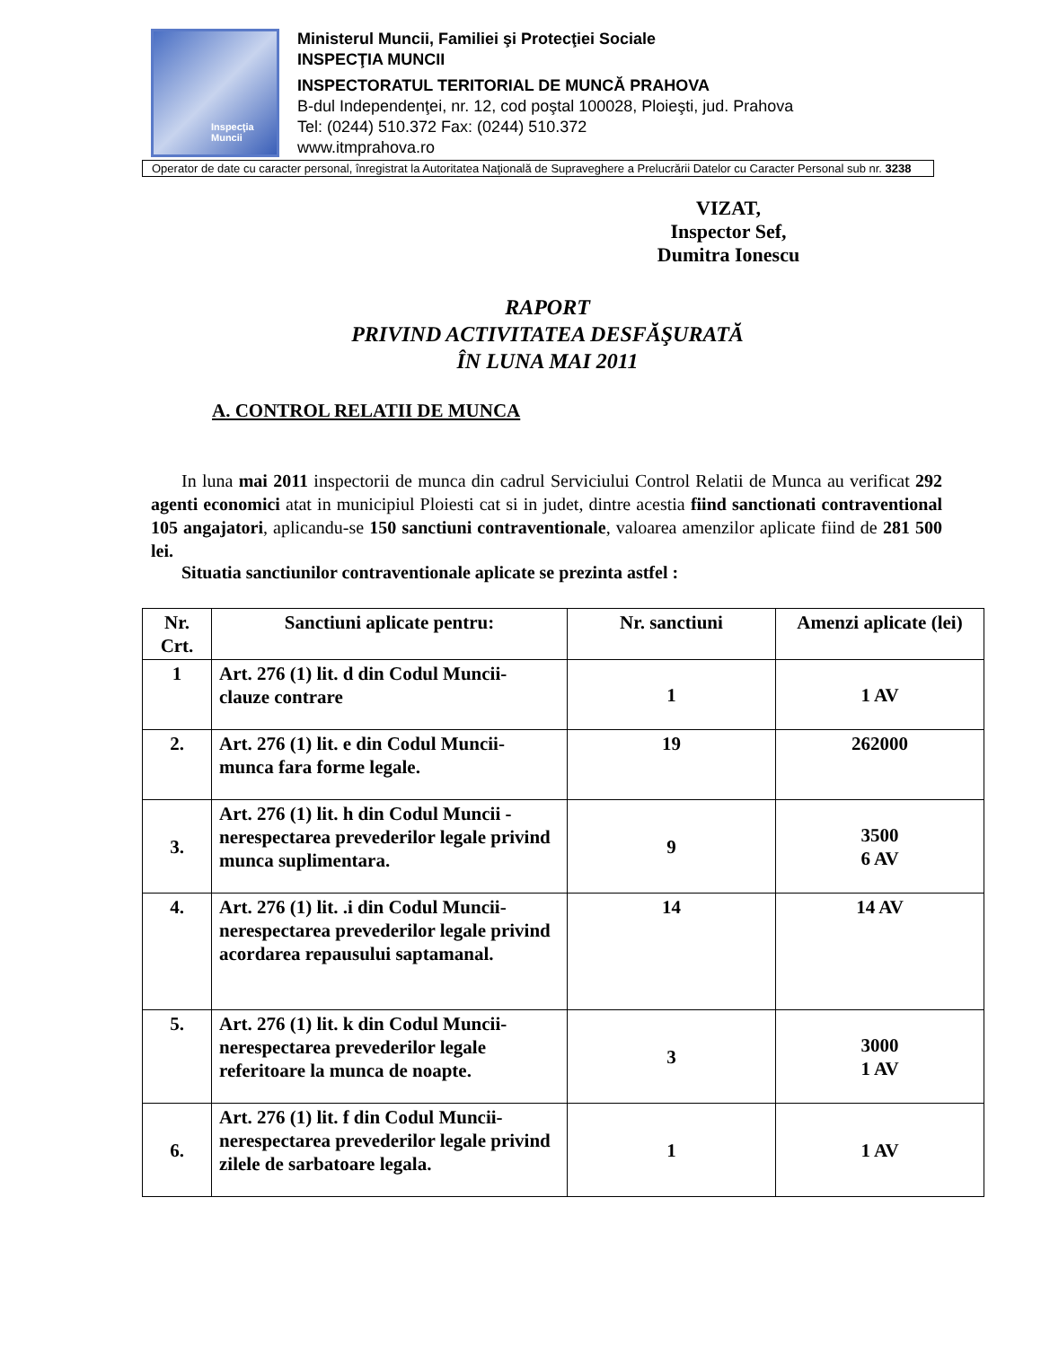Inspecţia
Muncii
Ministerul Muncii, Familiei şi Protecţiei Sociale
INSPECŢIA MUNCII
INSPECTORATUL TERITORIAL DE MUNCĂ PRAHOVA
B-dul Independenţei, nr. 12, cod poştal 100028, Ploieşti, jud. Prahova
Tel: (0244) 510.372 Fax: (0244) 510.372
www.itmprahova.ro
Operator de date cu caracter personal, înregistrat la Autoritatea Naţională de Supraveghere a Prelucrării Datelor cu Caracter Personal sub nr. 3238
VIZAT,
Inspector Sef,
Dumitra Ionescu
RAPORT
PRIVIND ACTIVITATEA DESFĂŞURATĂ
ÎN LUNA MAI 2011
A. CONTROL RELATII DE MUNCA
In luna mai 2011 inspectorii de munca din cadrul Serviciului Control Relatii de Munca au verificat 292 agenti economici atat in municipiul Ploiesti cat si in judet, dintre acestia fiind sanctionati contraventional 105 angajatori, aplicandu-se 150 sanctiuni contraventionale, valoarea amenzilor aplicate fiind de 281 500 lei.
Situatia sanctiunilor contraventionale aplicate se prezinta astfel :
| Nr. Crt. | Sanctiuni aplicate pentru: | Nr. sanctiuni | Amenzi aplicate (lei) |
| --- | --- | --- | --- |
| 1 | Art. 276 (1) lit. d din Codul Muncii- clauze contrare | 1 | 1 AV |
| 2. | Art. 276 (1) lit. e din Codul Muncii- munca fara forme legale. | 19 | 262000 |
| 3. | Art. 276 (1) lit. h din Codul Muncii - nerespectarea prevederilor legale privind munca suplimentara. | 9 | 3500 6 AV |
| 4. | Art. 276 (1) lit. .i din Codul Muncii- nerespectarea prevederilor legale privind acordarea repausului saptamanal. | 14 | 14 AV |
| 5. | Art. 276 (1) lit. k din Codul Muncii- nerespectarea prevederilor legale referitoare la munca de noapte. | 3 | 3000 1 AV |
| 6. | Art. 276 (1) lit. f din Codul Muncii- nerespectarea prevederilor legale privind zilele de sarbatoare legala. | 1 | 1 AV |